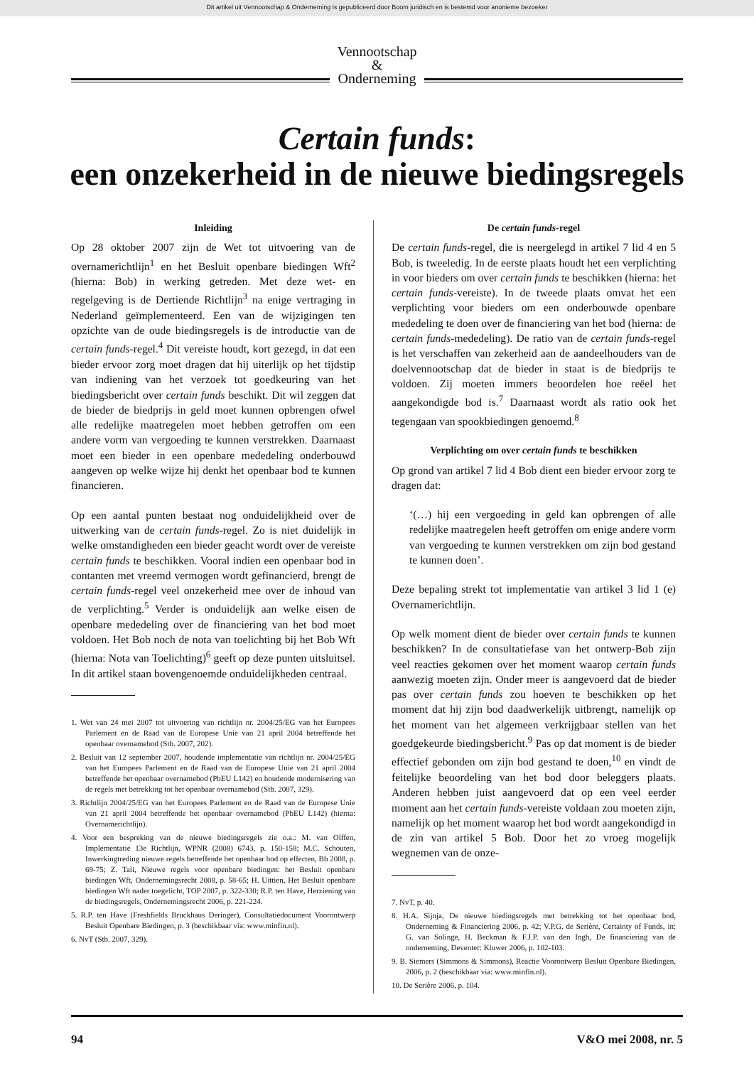Dit artikel uit Vennootschap & Onderneming is gepubliceerd door Boom juridisch en is bestemd voor anonieme bezoeker
Vennootschap
&
Onderneming
Certain funds:
een onzekerheid in de nieuwe biedingsregels
Inleiding
Op 28 oktober 2007 zijn de Wet tot uitvoering van de overnamerichtlijn<sup>1</sup> en het Besluit openbare biedingen Wft<sup>2</sup> (hierna: Bob) in werking getreden. Met deze wet- en regelgeving is de Dertiende Richtlijn<sup>3</sup> na enige vertraging in Nederland geïmplementeerd. Een van de wijzigingen ten opzichte van de oude biedingsregels is de introductie van de certain funds-regel.<sup>4</sup> Dit vereiste houdt, kort gezegd, in dat een bieder ervoor zorg moet dragen dat hij uiterlijk op het tijdstip van indiening van het verzoek tot goedkeuring van het biedingsbericht over certain funds beschikt. Dit wil zeggen dat de bieder de biedprijs in geld moet kunnen opbrengen ofwel alle redelijke maatregelen moet hebben getroffen om een andere vorm van vergoeding te kunnen verstrekken. Daarnaast moet een bieder in een openbare mededeling onderbouwd aangeven op welke wijze hij denkt het openbaar bod te kunnen financieren.
Op een aantal punten bestaat nog onduidelijkheid over de uitwerking van de certain funds-regel. Zo is niet duidelijk in welke omstandigheden een bieder geacht wordt over de vereiste certain funds te beschikken. Vooral indien een openbaar bod in contanten met vreemd vermogen wordt gefinancierd, brengt de certain funds-regel veel onzekerheid mee over de inhoud van de verplichting.<sup>5</sup> Verder is onduidelijk aan welke eisen de openbare mededeling over de financiering van het bod moet voldoen. Het Bob noch de nota van toelichting bij het Bob Wft (hierna: Nota van Toelichting)<sup>6</sup> geeft op deze punten uitsluitsel. In dit artikel staan bovengenoemde onduidelijkheden centraal.
1. Wet van 24 mei 2007 tot uitvoering van richtlijn nr. 2004/25/EG van het Europees Parlement en de Raad van de Europese Unie van 21 april 2004 betreffende het openbaar overnamebod (Stb. 2007, 202).
2. Besluit van 12 september 2007, houdende implementatie van richtlijn nr. 2004/25/EG van het Europees Parlement en de Raad van de Europese Unie van 21 april 2004 betreffende het openbaar overnamebod (PbEU L142) en houdende modernisering van de regels met betrekking tot het openbaar overnamebod (Stb. 2007, 329).
3. Richtlijn 2004/25/EG van het Europees Parlement en de Raad van de Europese Unie van 21 april 2004 betreffende het openbaar overnamebod (PbEU L142) (hierna: Overnamerichtlijn).
4. Voor een bespreking van de nieuwe biedingsregels zie o.a.: M. van Olffen, Implementatie 13e Richtlijn, WPNR (2008) 6743, p. 150-158; M.C. Schouten, Inwerkingtreding nieuwe regels betreffende het openbaar bod op effecten, Bb 2008, p. 69-75; Z. Tali, Nieuwe regels voor openbare biedingen: het Besluit openbare biedingen Wft, Ondernemingsrecht 2008, p. 58-65; H. Uittien, Het Besluit openbare biedingen Wft nader toegelicht, TOP 2007, p. 322-330; R.P. ten Have, Herziening van de biedingsregels, Ondernemingsrecht 2006, p. 221-224.
5. R.P. ten Have (Freshfields Bruckhaus Deringer), Consultatiedocument Voorontwerp Besluit Openbare Biedingen, p. 3 (beschikbaar via: www.minfin.nl).
6. NvT (Stb. 2007, 329).
De certain funds-regel
De certain funds-regel, die is neergelegd in artikel 7 lid 4 en 5 Bob, is tweeledig. In de eerste plaats houdt het een verplichting in voor bieders om over certain funds te beschikken (hierna: het certain funds-vereiste). In de tweede plaats omvat het een verplichting voor bieders om een onderbouwde openbare mededeling te doen over de financiering van het bod (hierna: de certain funds-mededeling). De ratio van de certain funds-regel is het verschaffen van zekerheid aan de aandeelhouders van de doelvennootschap dat de bieder in staat is de biedprijs te voldoen. Zij moeten immers beoordelen hoe reëel het aangekondigde bod is.<sup>7</sup> Daarnaast wordt als ratio ook het tegengaan van spookbiedingen genoemd.<sup>8</sup>
Verplichting om over certain funds te beschikken
Op grond van artikel 7 lid 4 Bob dient een bieder ervoor zorg te dragen dat:
‘(…) hij een vergoeding in geld kan opbrengen of alle redelijke maatregelen heeft getroffen om enige andere vorm van vergoeding te kunnen verstrekken om zijn bod gestand te kunnen doen’.
Deze bepaling strekt tot implementatie van artikel 3 lid 1 (e) Overnamerichtlijn.
Op welk moment dient de bieder over certain funds te kunnen beschikken? In de consultatiefase van het ontwerp-Bob zijn veel reacties gekomen over het moment waarop certain funds aanwezig moeten zijn. Onder meer is aangevoerd dat de bieder pas over certain funds zou hoeven te beschikken op het moment dat hij zijn bod daadwerkelijk uitbrengt, namelijk op het moment van het algemeen verkrijgbaar stellen van het goedgekeurde biedingsbericht.<sup>9</sup> Pas op dat moment is de bieder effectief gebonden om zijn bod gestand te doen,<sup>10</sup> en vindt de feitelijke beoordeling van het bod door beleggers plaats. Anderen hebben juist aangevoerd dat op een veel eerder moment aan het certain funds-vereiste voldaan zou moeten zijn, namelijk op het moment waarop het bod wordt aangekondigd in de zin van artikel 5 Bob. Door het zo vroeg mogelijk wegnemen van de onze-
7. NvT, p. 40.
8. H.A. Sijnja, De nieuwe biedingsregels met betrekking tot het openbaar bod, Onderneming & Financiering 2006, p. 42; V.P.G. de Serière, Certainty of Funds, in: G. van Solinge, H. Beckman & F.J.P. van den Ingh, De financiering van de onderneming, Deventer: Kluwer 2006, p. 102-103.
9. B. Siemers (Simmons & Simmons), Reactie Voorontwerp Besluit Openbare Biedingen, 2006, p. 2 (beschikbaar via: www.minfin.nl).
10. De Serière 2006, p. 104.
94 V&O mei 2008, nr. 5